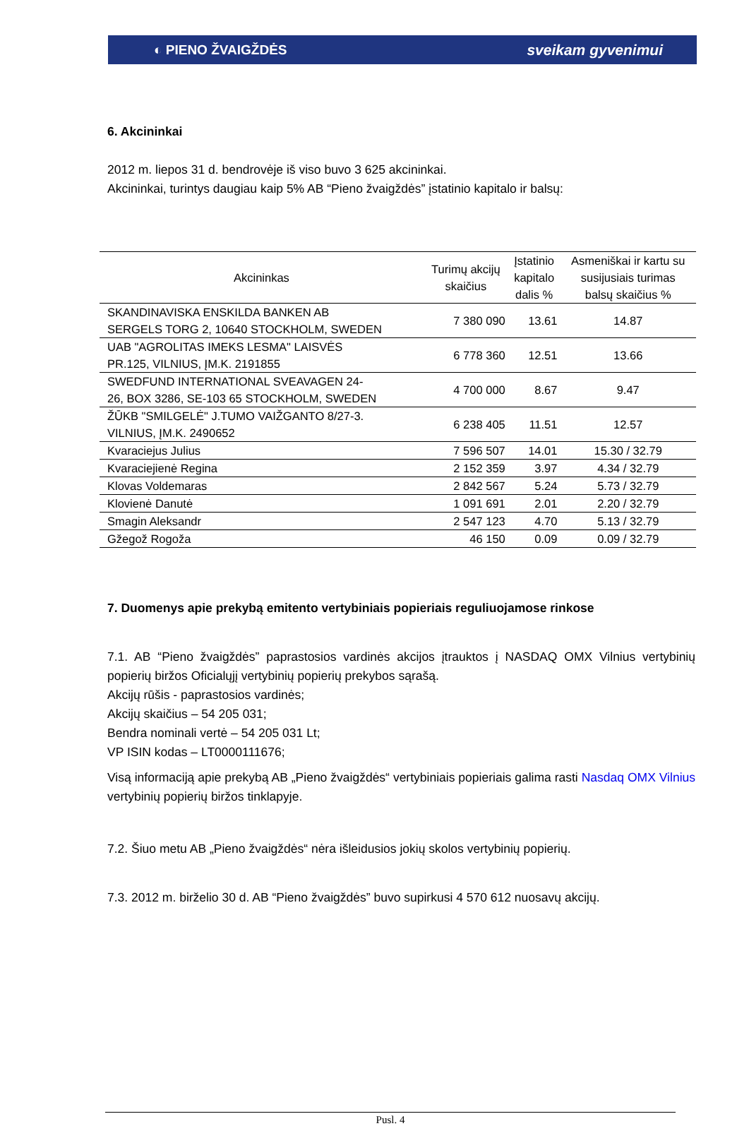◐ PIENO ŽVAIGŽDĖS sveikam gyvenimui
6. Akcininkai
2012 m. liepos 31 d. bendrovėje iš viso buvo 3 625 akcininkai.
Akcininkai, turintys daugiau kaip 5% AB “Pieno žvaigždės” įstatinio kapitalo ir balsų:
| Akcininkas | Turimų akcijų skaičius | Įstatinio kapitalo dalis % | Asmeniškai ir kartu su susijusiais turimas balsų skaičius % |
| --- | --- | --- | --- |
| SKANDINAVISKA ENSKILDA BANKEN AB SERGELS TORG 2, 10640 STOCKHOLM, SWEDEN | 7 380 090 | 13.61 | 14.87 |
| UAB "AGROLITAS IMEKS LESMA" LAISVĖS PR.125, VILNIUS, ĮM.K. 2191855 | 6 778 360 | 12.51 | 13.66 |
| SWEDFUND INTERNATIONAL SVEAVAGEN 24- 26, BOX 3286, SE-103 65 STOCKHOLM, SWEDEN | 4 700 000 | 8.67 | 9.47 |
| ŽŪKB "SMILGELĖ" J.TUMO VAIŽGANTO 8/27-3. VILNIUS, ĮM.K. 2490652 | 6 238 405 | 11.51 | 12.57 |
| Kvaraciejus Julius | 7 596 507 | 14.01 | 15.30 / 32.79 |
| Kvaraciejienė Regina | 2 152 359 | 3.97 | 4.34 / 32.79 |
| Klovas Voldemaras | 2 842 567 | 5.24 | 5.73 / 32.79 |
| Klovienė Danutė | 1 091 691 | 2.01 | 2.20 / 32.79 |
| Smagin Aleksandr | 2 547 123 | 4.70 | 5.13 / 32.79 |
| Gžegož Rogoža | 46 150 | 0.09 | 0.09 / 32.79 |
7. Duomenys apie prekybą emitento vertybiniais popieriais reguliuojamose rinkose
7.1. AB “Pieno žvaigždės” paprastosios vardinės akcijos įtrauktos į NASDAQ OMX Vilnius vertybinių popierių biržos Oficialųjį vertybinių popierių prekybos sąrašą.
Akcijų rūšis - paprastosios vardinės;
Akcijų skaičius – 54 205 031;
Bendra nominali vertė – 54 205 031 Lt;
VP ISIN kodas – LT0000111676;
Visą informaciją apie prekybą AB „Pieno žvaigždės“ vertybiniais popieriais galima rasti Nasdaq OMX Vilnius vertybinių popierių biržos tinklapyje.
7.2. Šiuo metu AB „Pieno žvaigždės“ nėra išleidusios jokių skolos vertybinių popierių.
7.3. 2012 m. birželio 30 d. AB “Pieno žvaigždės” buvo supirkusi 4 570 612 nuosavų akcijų.
Pusl. 4